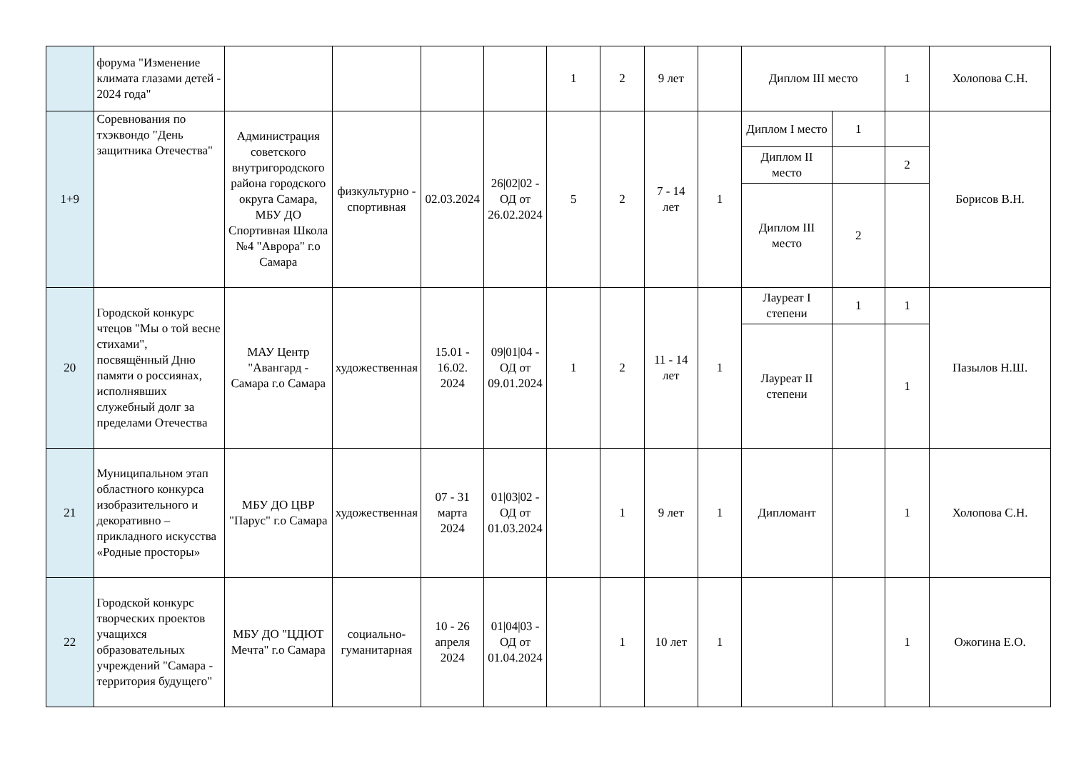| | форума "Изменение климата глазами детей - 2024 года" | | | | | 1 | 2 | 9 лет | | Диплом III место | | 1 | Холопова С.Н. |
| 1+9 | Соревнования по тхэквондо "День защитника Отечества" | Администрация советского внутригородского района городского округа Самара, МБУ ДО Спортивная Школа №4 "Аврора" г.о Самара | физкультурно - спортивная | 02.03.2024 | 26/02/02 - ОД от 26.02.2024 | 5 | 2 | 7 - 14 лет | 1 | Диплом I место | 1 | | Борисов В.Н. |
| | | | | | | | | | | Диплом II место | | 2 | |
| | | | | | | | | | | Диплом III место | 2 | | |
| 20 | Городской конкурс чтецов "Мы о той весне стихами", посвящённый Дню памяти о россиянах, исполнявших служебный долг за пределами Отечества | МАУ Центр "Авангард - Самара г.о Самара | художественная | 15.01 - 16.02. 2024 | 09/01/04 - ОД от 09.01.2024 | 1 | 2 | 11 - 14 лет | 1 | Лауреат I степени | 1 | 1 | Пазылов Н.Ш. |
| | | | | | | | | | | Лауреат II степени | | 1 | |
| 21 | Муниципальном этап областного конкурса изобразительного и декоративно – прикладного искусства «Родные просторы» | МБУ ДО ЦВР "Парус" г.о Самара | художественная | 07 - 31 марта 2024 | 01/03/02 - ОД от 01.03.2024 | | 1 | 9 лет | 1 | Дипломант | | 1 | Холопова С.Н. |
| 22 | Городской конкурс творческих проектов учащихся образовательных учреждений "Самара - территория будущего" | МБУ ДО "ЦДЮТ Мечта" г.о Самара | социально-гуманитарная | 10 - 26 апреля 2024 | 01/04/03 - ОД от 01.04.2024 | | 1 | 10 лет | 1 | | | 1 | Ожогина Е.О. |